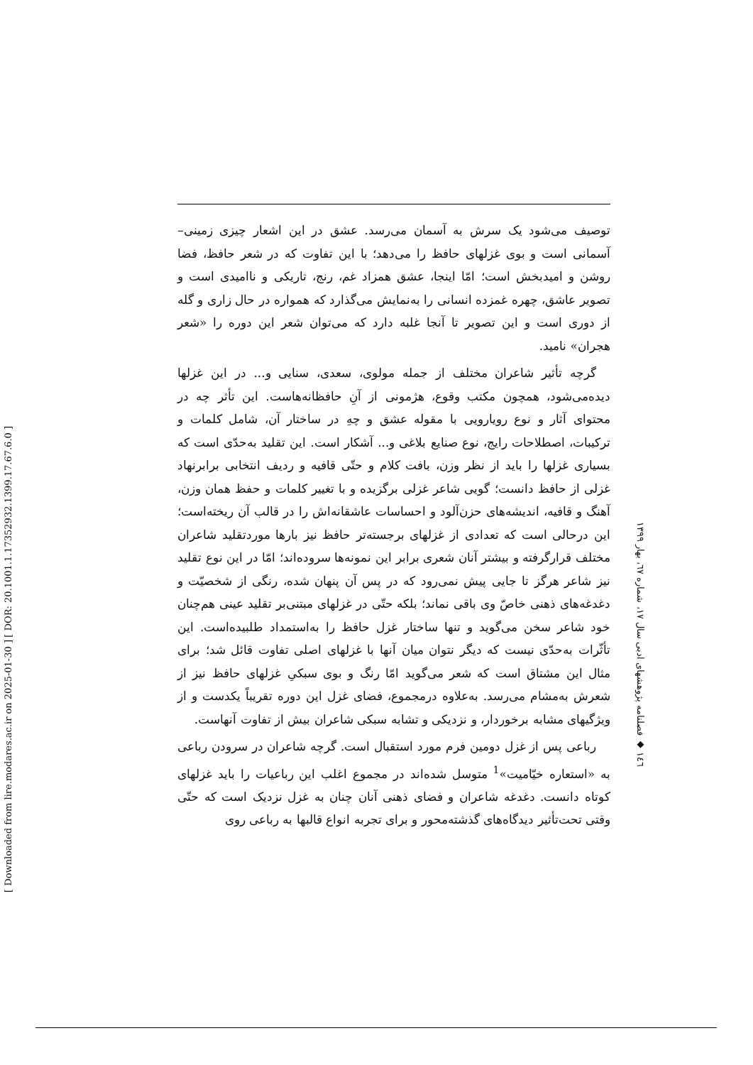[ DOR: 20.1001.1.17352932.1399.17.67.6.0 ]
[ Downloaded from lire.modares.ac.ir on 2025-01-30 ]
توصیف می‌شود یک سرش به آسمان می‌رسد. عشق در این اشعار چیزی زمینی–آسمانی است و بوی غزلهای حافظ را می‌دهد؛ با این تفاوت که در شعر حافظ، فضا روشن و امیدبخش است؛ امّا اینجا، عشق همزاد غم، رنج، تاریکی و ناامیدی است و تصویر عاشق، چهره غمزده انسانی را به‌نمایش می‌گذارد که همواره در حال زاری و گله از دوری است و این تصویر تا آنجا غلبه دارد که می‌توان شعر این دوره را «شعر هجران» نامید.
گرچه تأثیر شاعران مختلف از جمله مولوی، سعدی، سنایی و... در این غزلها دیده‌می‌شود، همچون مکتب وقوع، هژمونی از آنِ حافظانه‌هاست. این تأثر چه در محتوای آثار و نوع رویارویی با مقوله عشق و چهِ در ساختار آن، شامل کلمات و ترکیبات، اصطلاحات رایج، نوع صنایع بلاغی و... آشکار است. این تقلید به‌حدّی است که بسیاری غزلها را باید از نظر وزن، بافت کلام و حتّی قافیه و ردیف انتخابی برابرنهاد غزلی از حافظ دانست؛ گویی شاعر غزلی برگزیده و با تغییر کلمات و حفظ همان وزن، آهنگ و قافیه، اندیشه‌های حزن‌آلود و احساسات عاشقانه‌اش را در قالب آن ریخته‌است؛ این درحالی است که تعدادی از غزلهای برجسته‌تر حافظ نیز بارها موردتقلید شاعران مختلف قرارگرفته و بیشتر آنان شعری برابر این نمونه‌ها سروده‌اند؛ امّا در این نوع تقلید نیز شاعر هرگز تا جایی پیش نمی‌رود که در پس آن پنهان شده، رنگی از شخصیّت و دغدغه‌های ذهنی خاصّ وی باقی نماند؛ بلکه حتّی در غزلهای مبتنی‌بر تقلید عینی هم‌چنان خود شاعر سخن می‌گوید و تنها ساختار غزل حافظ را به‌استمداد طلبیده‌است. این تأثّرات به‌حدّی نیست که دیگر نتوان میان آنها با غزلهای اصلی تفاوت قائل شد؛ برای مثال این مشتاق است که شعر می‌گوید امّا رنگ و بوی سبکیِ غزلهای حافظ نیز از شعرش به‌مشام می‌رسد. به‌علاوه درمجموع، فضای غزل این دوره تقریباً یکدست و از ویژگیهای مشابه برخوردار، و نزدیکی و تشابه سبکی شاعران بیش از تفاوت آنهاست.
رباعی پس از غزل دومین فرم مورد استقبال است. گرچه شاعران در سرودن رباعی به «استعاره خیّامیت»<sup>1</sup> متوسل شده‌اند در مجموع اغلب این رباعیات را باید غزلهای کوتاه دانست. دغدغه شاعران و فضای ذهنی آنان چنان به غزل نزدیک است که حتّی وقتی تحت‌تأثیر دیدگاه‌های گذشته‌محور و برای تجربه انواع قالبها به رباعی روی
١٤٦ ◆ فصلنامه پژوهشهای ادبی سال ١٧، شماره ٦٧، بهار ١٣٩٩